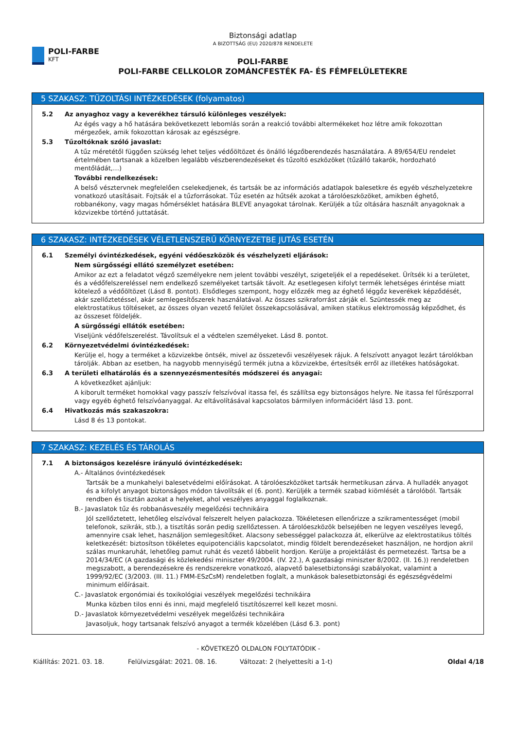POLI-FARBE
KFT
Biztonsági adatlap
A BIZOTTSÁG (EU) 2020/878 RENDELETE
POLI-FARBE
POLI-FARBE CELLKOLOR ZOMÁNCFESTÉK FA- ÉS FÉMFELÜLETEKRE
5 SZAKASZ: TŰZOLTÁSI INTÉZKEDÉSEK (folyamatos)
5.2 Az anyaghoz vagy a keverékhez társuló különleges veszélyek:
Az égés vagy a hő hatására bekövetkezett lebomlás során a reakció további altermékeket hoz létre amik fokozottan mérgezőek, amik fokozottan károsak az egészségre.
5.3 Tűzoltóknak szóló javaslat:
A tűz méretétől függően szükség lehet teljes védőöltözet és önálló légzőberendezés használatára. A 89/654/EU rendelet értelmében tartsanak a közelben legalább vészberendezéseket és tűzoltó eszközöket (tűzálló takarók, hordozható mentőládát,…)
További rendelkezések:
A belső vésztervnek megfelelően cselekedjenek, és tartsák be az információs adatlapok balesetkre és egyéb vészhelyzetekre vonatkozó utasításait. Fojtsák el a tűzforrásokat. Tűz esetén az hűtsék azokat a tárolóeszközöket, amikben éghető, robbanékony, vagy magas hőmérséklet hatására BLEVE anyagokat tárolnak. Kerüljék a tűz oltására használt anyagoknak a közvizekbe történő juttatását.
6 SZAKASZ: INTÉZKEDÉSEK VÉLETLENSZERŰ KÖRNYEZETBE JUTÁS ESETÉN
6.1 Személyi óvintézkedések, egyéni védőeszközök és vészhelyzeti eljárások:
Nem sürgősségi ellátó személyzet esetében:
Amikor az ezt a feladatot végző személyekre nem jelent további veszélyt, szigeteljék el a repedéseket. Ürítsék ki a területet, és a védőfelszereléssel nem endelkező személyeket tartsák távolt. Az esetlegesen kifolyt termék lehetséges érintése miatt kötelező a védőöltözet (Lásd 8. pontot). Elsődleges szempont, hogy előzzék meg az éghető léggőz keverékek képződését, akár szellőztetéssel, akár semlegesítőszerek használatával. Az összes szikraforrást zárják el. Szüntessék meg az elektrostatikus töltéseket, az összes olyan vezető felület összekapcsolásával, amiken statikus elektromosság képződhet, és az összeset földeljék.
A sürgősségi ellátók esetében:
Viseljünk védőfelszerelést. Távolítsuk el a védtelen személyeket. Lásd 8. pontot.
6.2 Környezetvédelmi óvintézkedések:
Kerülje el, hogy a terméket a közvizekbe öntsék, mivel az összetevői veszélyesek rájuk. A felszívott anyagot lezárt tárolókban tárolják. Abban az esetben, ha nagyobb mennyiségű termék jutna a közvizekbe, értesítsék erről az illetékes hatóságokat.
6.3 A területi elhatárolás és a szennyezésmentesítés módszerei és anyagai:
A következőket ajánljuk:
A kiborult terméket homokkal vagy passzív felszívóval itassa fel, és szállítsa egy biztonságos helyre. Ne itassa fel fűrészporral vagy egyéb éghető felszívóanyaggal. Az eltávolításával kapcsolatos bármilyen információért lásd 13. pont.
6.4 Hivatkozás más szakaszokra:
Lásd 8 és 13 pontokat.
7 SZAKASZ: KEZELÉS ÉS TÁROLÁS
7.1 A biztonságos kezelésre irányuló óvintézkedések:
A.- Általános óvintézkedések
Tartsák be a munkahelyi balesetvédelmi előírásokat. A tárolóeszközöket tartsák hermetikusan zárva. A hulladék anyagot és a kifolyt anyagot biztonságos módon távolítsák el (6. pont). Kerüljék a termék szabad kiömlését a tárolóból. Tartsák rendben és tisztán azokat a helyeket, ahol veszélyes anyaggal foglalkoznak.
B.- Javaslatok tűz és robbanásveszély megelőzési technikáira
Jól szellőztetett, lehetőleg elszívóval felszerelt helyen palackozza. Tökéletesen ellenőrizze a szikramentességet (mobil telefonok, szikrák, stb.), a tisztítás során pedig szellőztessen. A tárolóeszközök belsejében ne legyen veszélyes levegő, amennyire csak lehet, használjon semlegesítőket. Alacsony sebességgel palackozza át, elkerülve az elektrostatikus töltés keletkezését: biztosítson tökéletes equipotenciális kapcsolatot, mindig földelt berendezéseket használjon, ne hordjon akril szálas munkaruhát, lehetőleg pamut ruhát és vezető lábbelit hordjon. Kerülje a projektálást és permetezést. Tartsa be a 2014/34/EC (A gazdasági és közlekedési miniszter 49/2004. (IV. 22.), A gazdasági miniszter 8/2002. (II. 16.)) rendeletben megszabott, a berendezésekre és rendszerekre vonatkozó, alapvető balesetbiztonsági szabályokat, valamint a 1999/92/EC (3/2003. (III. 11.) FMM-ESzCsM) rendeletben foglalt, a munkások balesetbiztonsági és egészségvédelmi minimum előírásait.
C.- Javaslatok ergonómiai és toxikológiai veszélyek megelőzési technikáira
Munka közben tilos enni és inni, majd megfelelő tisztítószerrel kell kezet mosni.
D.- Javaslatok környezetvédelmi veszélyek megelőzési technikáira
Javasoljuk, hogy tartsanak felszívó anyagot a termék közelében (Lásd 6.3. pont)
- KÖVETKEZŐ OLDALON FOLYTATÓDIK -
Kiállítás: 2021. 03. 18. Felülvizsgálat: 2021. 08. 16. Változat: 2 (helyettesíti a 1-t) Oldal 4/18